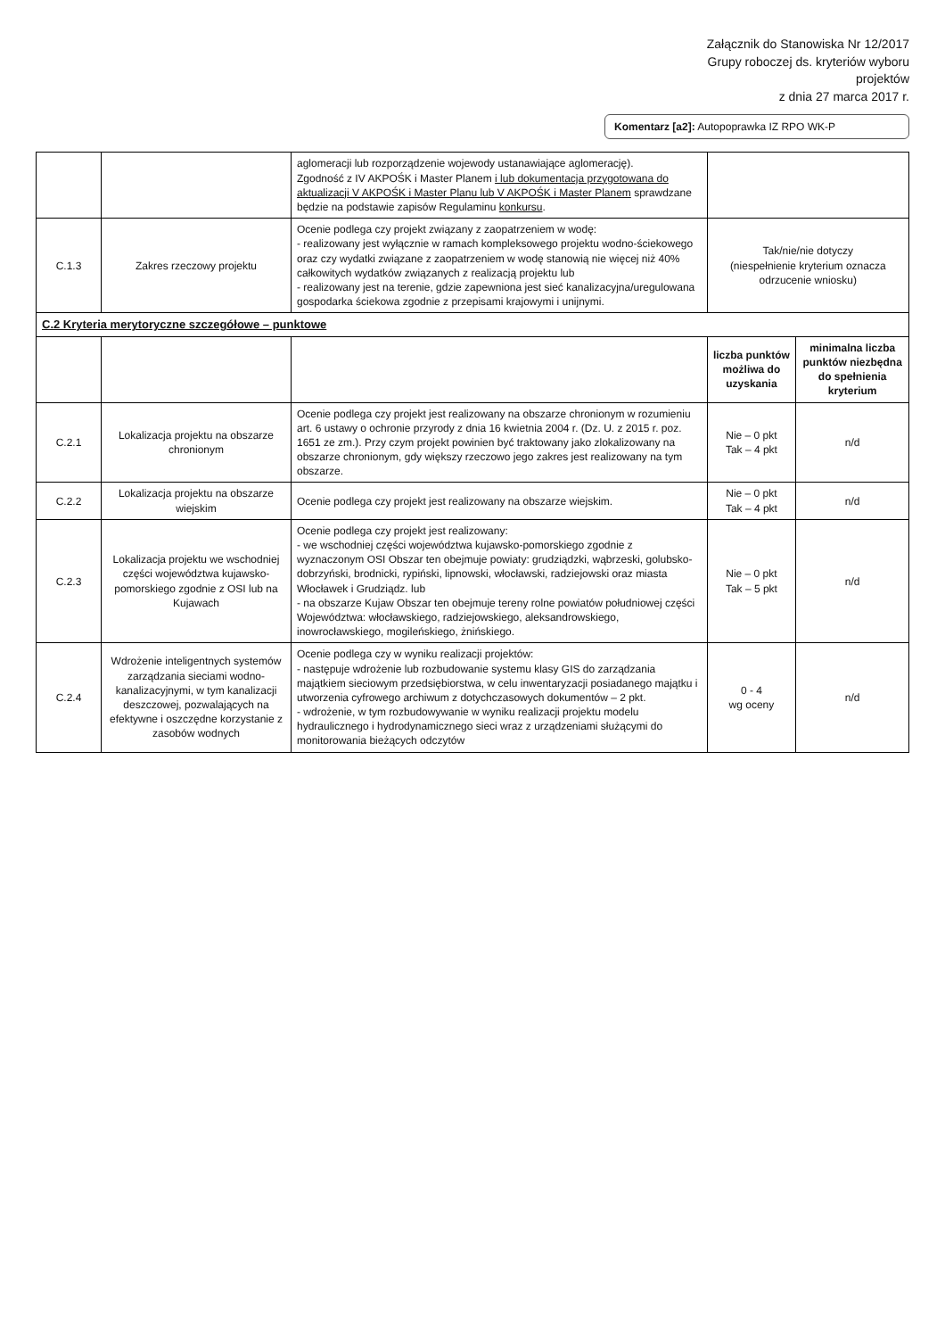Załącznik do Stanowiska Nr 12/2017
Grupy roboczej ds. kryteriów wyboru
projektów
z dnia 27 marca 2017 r.
Komentarz [a2]: Autopoprawka IZ RPO WK-P
| | | aglomeracji lub rozporządzenie wojewody ustanawiające aglomerację). Zgodność z IV AKPOŚK i Master Planem i lub dokumentacja przygotowana do aktualizacji V AKPOŚK i Master Planu lub V AKPOŚK i Master Planem sprawdzane będzie na podstawie zapisów Regulaminu konkursu . | | |
| C.1.3 | Zakres rzeczowy projektu | Ocenie podlega czy projekt związany z zaopatrzeniem w wodę: - realizowany jest wyłącznie w ramach kompleksowego projektu wodno-ściekowego oraz czy wydatki związane z zaopatrzeniem w wodę stanowią nie więcej niż 40% całkowitych wydatków związanych z realizacją projektu lub - realizowany jest na terenie, gdzie zapewniona jest sieć kanalizacyjna/uregulowana gospodarka ściekowa zgodnie z przepisami krajowymi i unijnymi. | Tak/nie/nie dotyczy (niespełnienie kryterium oznacza odrzucenie wniosku) | |
| C.2 Kryteria merytoryczne szczegółowe – punktowe | | | | |
| | | | liczba punktów możliwa do uzyskania | minimalna liczba punktów niezbędna do spełnienia kryterium |
| C.2.1 | Lokalizacja projektu na obszarze chronionym | Ocenie podlega czy projekt jest realizowany na obszarze chronionym w rozumieniu art. 6 ustawy o ochronie przyrody z dnia 16 kwietnia 2004 r. (Dz. U. z 2015 r. poz. 1651 ze zm.). Przy czym projekt powinien być traktowany jako zlokalizowany na obszarze chronionym, gdy większy rzeczowo jego zakres jest realizowany na tym obszarze. | Nie – 0 pkt Tak – 4 pkt | n/d |
| C.2.2 | Lokalizacja projektu na obszarze wiejskim | Ocenie podlega czy projekt jest realizowany na obszarze wiejskim. | Nie – 0 pkt Tak – 4 pkt | n/d |
| C.2.3 | Lokalizacja projektu we wschodniej części województwa kujawsko-pomorskiego zgodnie z OSI lub na Kujawach | Ocenie podlega czy projekt jest realizowany: - we wschodniej części województwa kujawsko-pomorskiego zgodnie z wyznaczonym OSI Obszar ten obejmuje powiaty: grudziądzki, wąbrzeski, golubsko-dobrzyński, brodnicki, rypiński, lipnowski, włocławski, radziejowski oraz miasta Włocławek i Grudziądz. lub - na obszarze Kujaw Obszar ten obejmuje tereny rolne powiatów południowej części Województwa: włocławskiego, radziejowskiego, aleksandrowskiego, inowrocławskiego, mogileńskiego, żnińskiego. | Nie – 0 pkt Tak – 5 pkt | n/d |
| C.2.4 | Wdrożenie inteligentnych systemów zarządzania sieciami wodno-kanalizacyjnymi, w tym kanalizacji deszczowej, pozwalających na efektywne i oszczędne korzystanie z zasobów wodnych | Ocenie podlega czy w wyniku realizacji projektów: - następuje wdrożenie lub rozbudowanie systemu klasy GIS do zarządzania majątkiem sieciowym przedsiębiorstwa, w celu inwentaryzacji posiadanego majątku i utworzenia cyfrowego archiwum z dotychczasowych dokumentów – 2 pkt. - wdrożenie, w tym rozbudowywanie w wyniku realizacji projektu modelu hydraulicznego i hydrodynamicznego sieci wraz z urządzeniami służącymi do monitorowania bieżących odczytów | 0 - 4 wg oceny | n/d |